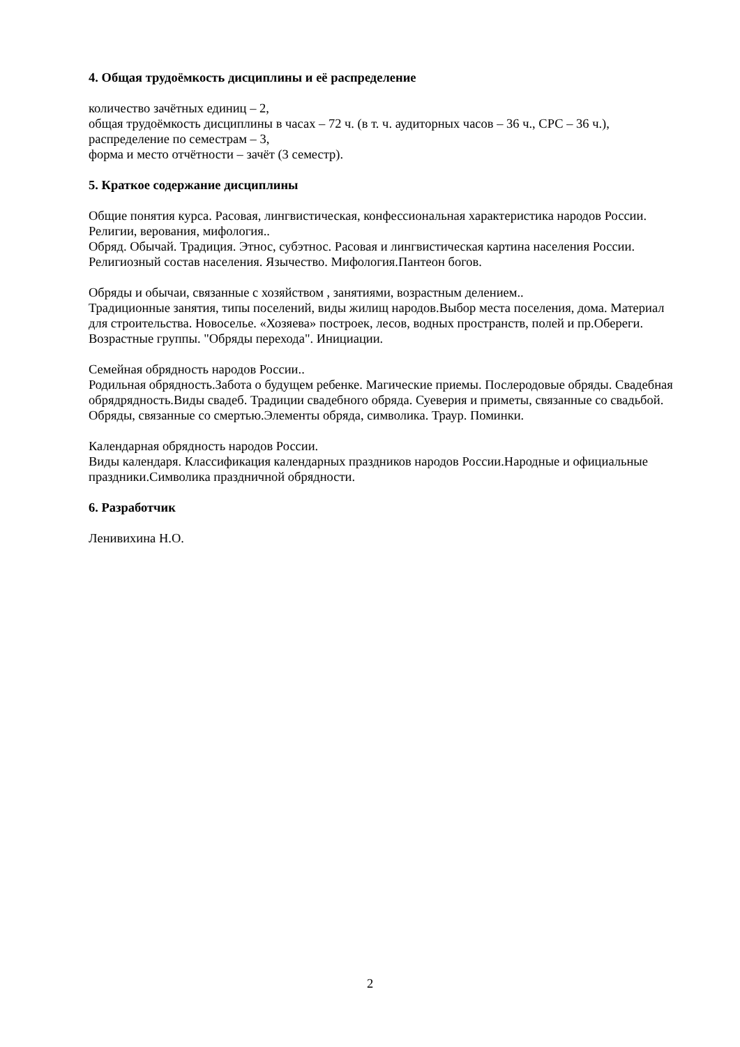4. Общая трудоёмкость дисциплины и её распределение
количество зачётных единиц – 2,
общая трудоёмкость дисциплины в часах – 72 ч. (в т. ч. аудиторных часов – 36 ч., СРС – 36 ч.),
распределение по семестрам – 3,
форма и место отчётности – зачёт (3 семестр).
5. Краткое содержание дисциплины
Общие понятия курса. Расовая, лингвистическая, конфессиональная характеристика народов России. Религии, верования, мифология..
Обряд. Обычай. Традиция. Этнос, субэтнос. Расовая и лингвистическая картина населения России. Религиозный состав населения. Язычество. Мифология.Пантеон богов.
Обряды и обычаи, связанные с хозяйством , занятиями, возрастным делением..
Традиционные занятия, типы поселений, виды жилищ народов.Выбор места поселения, дома. Материал для строительства. Новоселье. «Хозяева» построек, лесов, водных пространств, полей и пр.Обереги. Возрастные группы. "Обряды перехода". Инициации.
Семейная обрядность народов России..
Родильная обрядность.Забота о будущем ребенке. Магические приемы. Послеродовые обряды. Свадебная обрядрядность.Виды свадеб. Традиции свадебного обряда. Суеверия и приметы, связанные со свадьбой. Обряды, связанные со смертью.Элементы обряда, символика. Траур. Поминки.
Календарная обрядность народов России.
Виды календаря. Классификация календарных праздников народов России.Народные и официальные праздники.Символика праздничной обрядности.
6. Разработчик
Ленивихина Н.О.
2